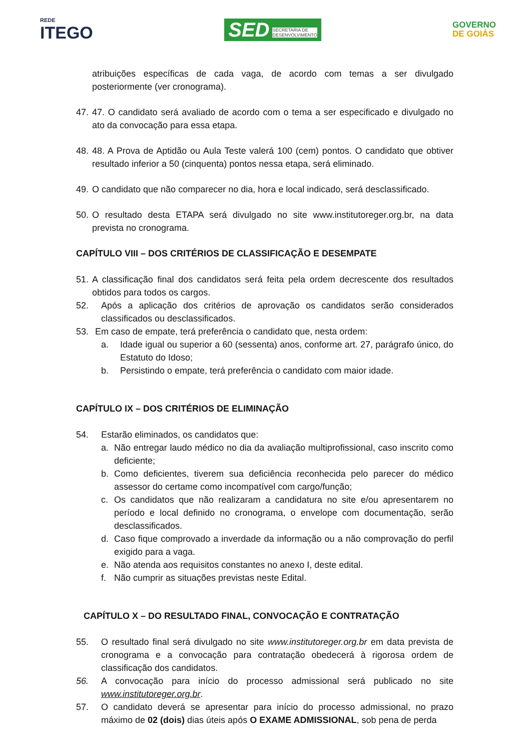REDE
ITEGO
SED SECRETARIA DE
DESENVOLVIMENTO
GOVERNO
DE GOIÁS
atribuições específicas de cada vaga, de acordo com temas a ser divulgado posteriormente (ver cronograma).
47.
47. O candidato será avaliado de acordo com o tema a ser especificado e divulgado no ato da convocação para essa etapa.
48.
48. A Prova de Aptidão ou Aula Teste valerá 100 (cem) pontos. O candidato que obtiver resultado inferior a 50 (cinquenta) pontos nessa etapa, será eliminado.
49.
O candidato que não comparecer no dia, hora e local indicado, será desclassificado.
50.
O resultado desta ETAPA será divulgado no site www.institutoreger.org.br, na data prevista no cronograma.
CAPÍTULO VIII – DOS CRITÉRIOS DE CLASSIFICAÇÃO E DESEMPATE
51.
A classificação final dos candidatos será feita pela ordem decrescente dos resultados obtidos para todos os cargos.
52. Após a aplicação dos critérios de aprovação os candidatos serão considerados classificados ou desclassificados.
53. Em caso de empate, terá preferência o candidato que, nesta ordem:
a. Idade igual ou superior a 60 (sessenta) anos, conforme art. 27, parágrafo único, do Estatuto do Idoso;
b. Persistindo o empate, terá preferência o candidato com maior idade.
CAPÍTULO IX – DOS CRITÉRIOS DE ELIMINAÇÃO
54. Estarão eliminados, os candidatos que:
a. Não entregar laudo médico no dia da avaliação multiprofissional, caso inscrito como deficiente;
b. Como deficientes, tiverem sua deficiência reconhecida pelo parecer do médico assessor do certame como incompatível com cargo/função;
c. Os candidatos que não realizaram a candidatura no site e/ou apresentarem no período e local definido no cronograma, o envelope com documentação, serão desclassificados.
d. Caso fique comprovado a inverdade da informação ou a não comprovação do perfil exigido para a vaga.
e. Não atenda aos requisitos constantes no anexo I, deste edital.
f. Não cumprir as situações previstas neste Edital.
CAPÍTULO X – DO RESULTADO FINAL, CONVOCAÇÃO E CONTRATAÇÃO
55. O resultado final será divulgado no site www.institutoreger.org.br em data prevista de cronograma e a convocação para contratação obedecerá à rigorosa ordem de classificação dos candidatos.
56. A convocação para início do processo admissional será publicado no site www.institutoreger.org.br.
57. O candidato deverá se apresentar para início do processo admissional, no prazo máximo de 02 (dois) dias úteis após O EXAME ADMISSIONAL, sob pena de perda